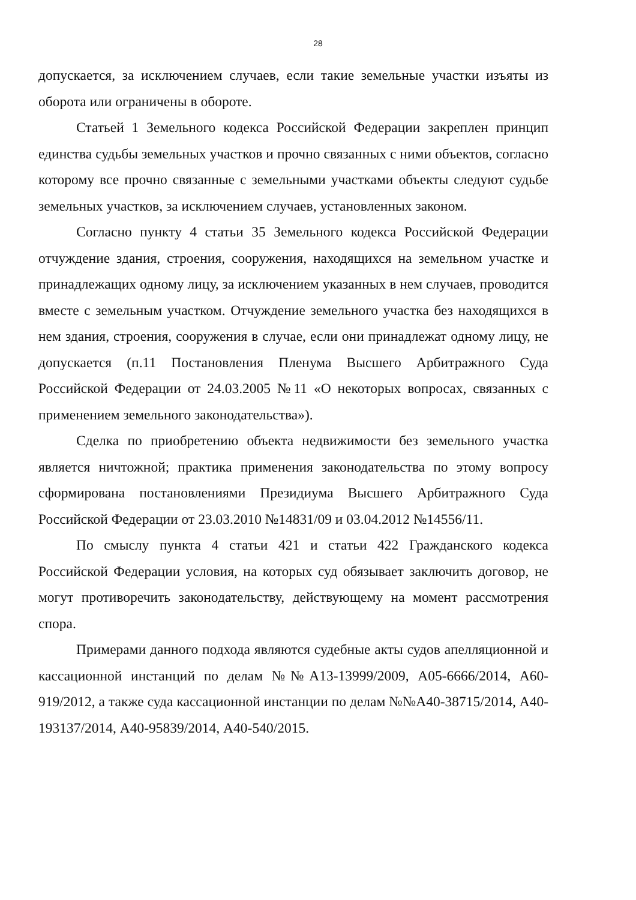28
допускается, за исключением случаев, если такие земельные участки изъяты из оборота или ограничены в обороте.
Статьей 1 Земельного кодекса Российской Федерации закреплен принцип единства судьбы земельных участков и прочно связанных с ними объектов, согласно которому все прочно связанные с земельными участками объекты следуют судьбе земельных участков, за исключением случаев, установленных законом.
Согласно пункту 4 статьи 35 Земельного кодекса Российской Федерации отчуждение здания, строения, сооружения, находящихся на земельном участке и принадлежащих одному лицу, за исключением указанных в нем случаев, проводится вместе с земельным участком. Отчуждение земельного участка без находящихся в нем здания, строения, сооружения в случае, если они принадлежат одному лицу, не допускается (п.11 Постановления Пленума Высшего Арбитражного Суда Российской Федерации от 24.03.2005 №11 «О некоторых вопросах, связанных с применением земельного законодательства»).
Сделка по приобретению объекта недвижимости без земельного участка является ничтожной; практика применения законодательства по этому вопросу сформирована постановлениями Президиума Высшего Арбитражного Суда Российской Федерации от 23.03.2010 №14831/09 и 03.04.2012 №14556/11.
По смыслу пункта 4 статьи 421 и статьи 422 Гражданского кодекса Российской Федерации условия, на которых суд обязывает заключить договор, не могут противоречить законодательству, действующему на момент рассмотрения спора.
Примерами данного подхода являются судебные акты судов апелляционной и кассационной инстанций по делам №№А13-13999/2009, А05-6666/2014, А60-919/2012, а также суда кассационной инстанции по делам №№А40-38715/2014, А40-193137/2014, А40-95839/2014, А40-540/2015.